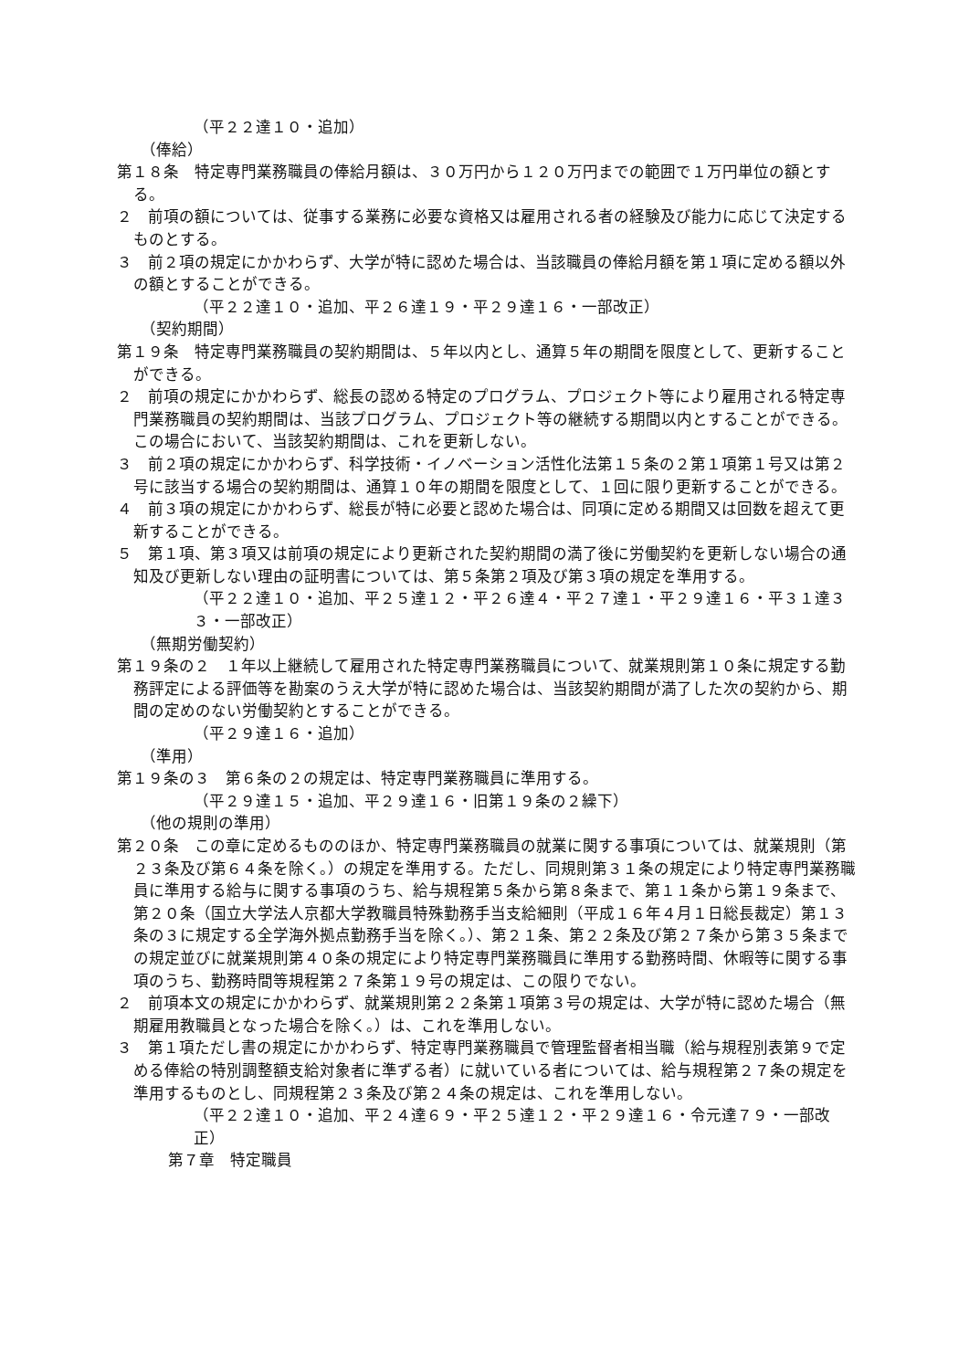（平２２達１０・追加）
（俸給）
第１８条　特定専門業務職員の俸給月額は、３０万円から１２０万円までの範囲で１万円単位の額とする。
２　前項の額については、従事する業務に必要な資格又は雇用される者の経験及び能力に応じて決定するものとする。
３　前２項の規定にかかわらず、大学が特に認めた場合は、当該職員の俸給月額を第１項に定める額以外の額とすることができる。
（平２２達１０・追加、平２６達１９・平２９達１６・一部改正）
（契約期間）
第１９条　特定専門業務職員の契約期間は、５年以内とし、通算５年の期間を限度として、更新することができる。
２　前項の規定にかかわらず、総長の認める特定のプログラム、プロジェクト等により雇用される特定専門業務職員の契約期間は、当該プログラム、プロジェクト等の継続する期間以内とすることができる。この場合において、当該契約期間は、これを更新しない。
３　前２項の規定にかかわらず、科学技術・イノベーション活性化法第１５条の２第１項第１号又は第２号に該当する場合の契約期間は、通算１０年の期間を限度として、１回に限り更新することができる。
４　前３項の規定にかかわらず、総長が特に必要と認めた場合は、同項に定める期間又は回数を超えて更新することができる。
５　第１項、第３項又は前項の規定により更新された契約期間の満了後に労働契約を更新しない場合の通知及び更新しない理由の証明書については、第５条第２項及び第３項の規定を準用する。
（平２２達１０・追加、平２５達１２・平２６達４・平２７達１・平２９達１６・平３１達３３・一部改正）
（無期労働契約）
第１９条の２　１年以上継続して雇用された特定専門業務職員について、就業規則第１０条に規定する勤務評定による評価等を勘案のうえ大学が特に認めた場合は、当該契約期間が満了した次の契約から、期間の定めのない労働契約とすることができる。
（平２９達１６・追加）
（準用）
第１９条の３　第６条の２の規定は、特定専門業務職員に準用する。
（平２９達１５・追加、平２９達１６・旧第１９条の２繰下）
（他の規則の準用）
第２０条　この章に定めるもののほか、特定専門業務職員の就業に関する事項については、就業規則（第２３条及び第６４条を除く。）の規定を準用する。ただし、同規則第３１条の規定により特定専門業務職員に準用する給与に関する事項のうち、給与規程第５条から第８条まで、第１１条から第１９条まで、第２０条（国立大学法人京都大学教職員特殊勤務手当支給細則（平成１６年４月１日総長裁定）第１３条の３に規定する全学海外拠点勤務手当を除く。）、第２１条、第２２条及び第２７条から第３５条までの規定並びに就業規則第４０条の規定により特定専門業務職員に準用する勤務時間、休暇等に関する事項のうち、勤務時間等規程第２７条第１９号の規定は、この限りでない。
２　前項本文の規定にかかわらず、就業規則第２２条第１項第３号の規定は、大学が特に認めた場合（無期雇用教職員となった場合を除く。）は、これを準用しない。
３　第１項ただし書の規定にかかわらず、特定専門業務職員で管理監督者相当職（給与規程別表第９で定める俸給の特別調整額支給対象者に準ずる者）に就いている者については、給与規程第２７条の規定を準用するものとし、同規程第２３条及び第２４条の規定は、これを準用しない。
（平２２達１０・追加、平２４達６９・平２５達１２・平２９達１６・令元達７９・一部改正）
第７章　特定職員